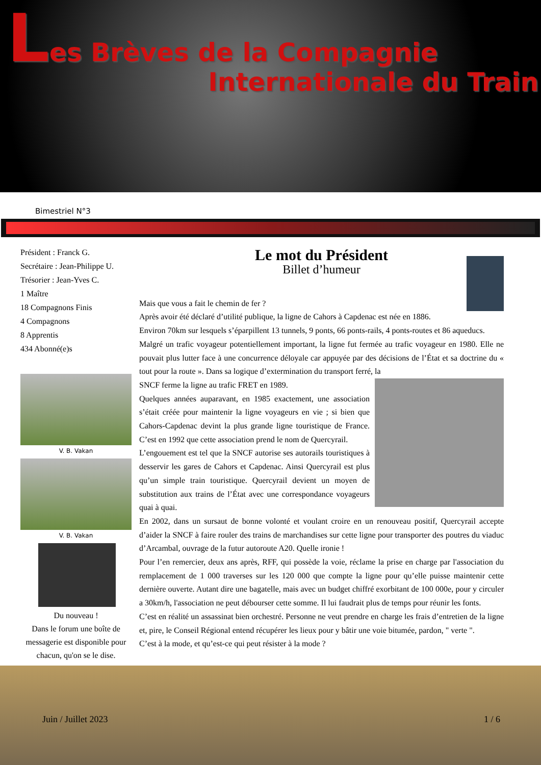Les Brèves de la Compagnie
Internationale du Train
Bimestriel N°3
Président : Franck G.
Secrétaire : Jean-Philippe U.
Trésorier : Jean-Yves C.
1 Maître
18 Compagnons Finis
4 Compagnons
8 Apprentis
434 Abonné(e)s
V. B. Vakan
V. B. Vakan
Du nouveau !
Dans le forum une boîte de messagerie est disponible pour chacun, qu'on se le dise.
Le mot du Président
Billet d’humeur
Mais que vous a fait le chemin de fer ?
Après avoir été déclaré d’utilité publique, la ligne de Cahors à Capdenac est née en 1886.
Environ 70km sur lesquels s’éparpillent 13 tunnels, 9 ponts, 66 ponts-rails, 4 ponts-routes et 86 aqueducs.
Malgré un trafic voyageur potentiellement important, la ligne fut fermée au trafic voyageur en 1980. Elle ne pouvait plus lutter face à une concurrence déloyale car appuyée par des décisions de l’État et sa doctrine du « tout pour la route ». Dans sa logique d’extermination du transport ferré, la
SNCF ferme la ligne au trafic FRET en 1989.
Quelques années auparavant, en 1985 exactement, une association s’était créée pour maintenir la ligne voyageurs en vie ; si bien que Cahors-Capdenac devint la plus grande ligne touristique de France. C’est en 1992 que cette association prend le nom de Quercyrail.
L’engouement est tel que la SNCF autorise ses autorails touristiques à desservir les gares de Cahors et Capdenac. Ainsi Quercyrail est plus qu’un simple train touristique. Quercyrail devient un moyen de substitution aux trains de l’État avec une correspondance voyageurs quai à quai.
En 2002, dans un sursaut de bonne volonté et voulant croire en un renouveau positif, Quercyrail accepte d’aider la SNCF à faire rouler des trains de marchandises sur cette ligne pour transporter des poutres du viaduc d’Arcambal, ouvrage de la futur autoroute A20. Quelle ironie !
Pour l’en remercier, deux ans après, RFF, qui possède la voie, réclame la prise en charge par l'association du remplacement de 1 000 traverses sur les 120 000 que compte la ligne pour qu’elle puisse maintenir cette dernière ouverte. Autant dire une bagatelle, mais avec un budget chiffré exorbitant de 100 000e, pour y circuler a 30km/h, l'association ne peut débourser cette somme. Il lui faudrait plus de temps pour réunir les fonts.
C’est en réalité un assassinat bien orchestré. Personne ne veut prendre en charge les frais d’entretien de la ligne et, pire, le Conseil Régional entend récupérer les lieux pour y bâtir une voie bitumée, pardon, " verte ".
C’est à la mode, et qu’est-ce qui peut résister à la mode ?
Juin / Juillet 2023 1 / 6